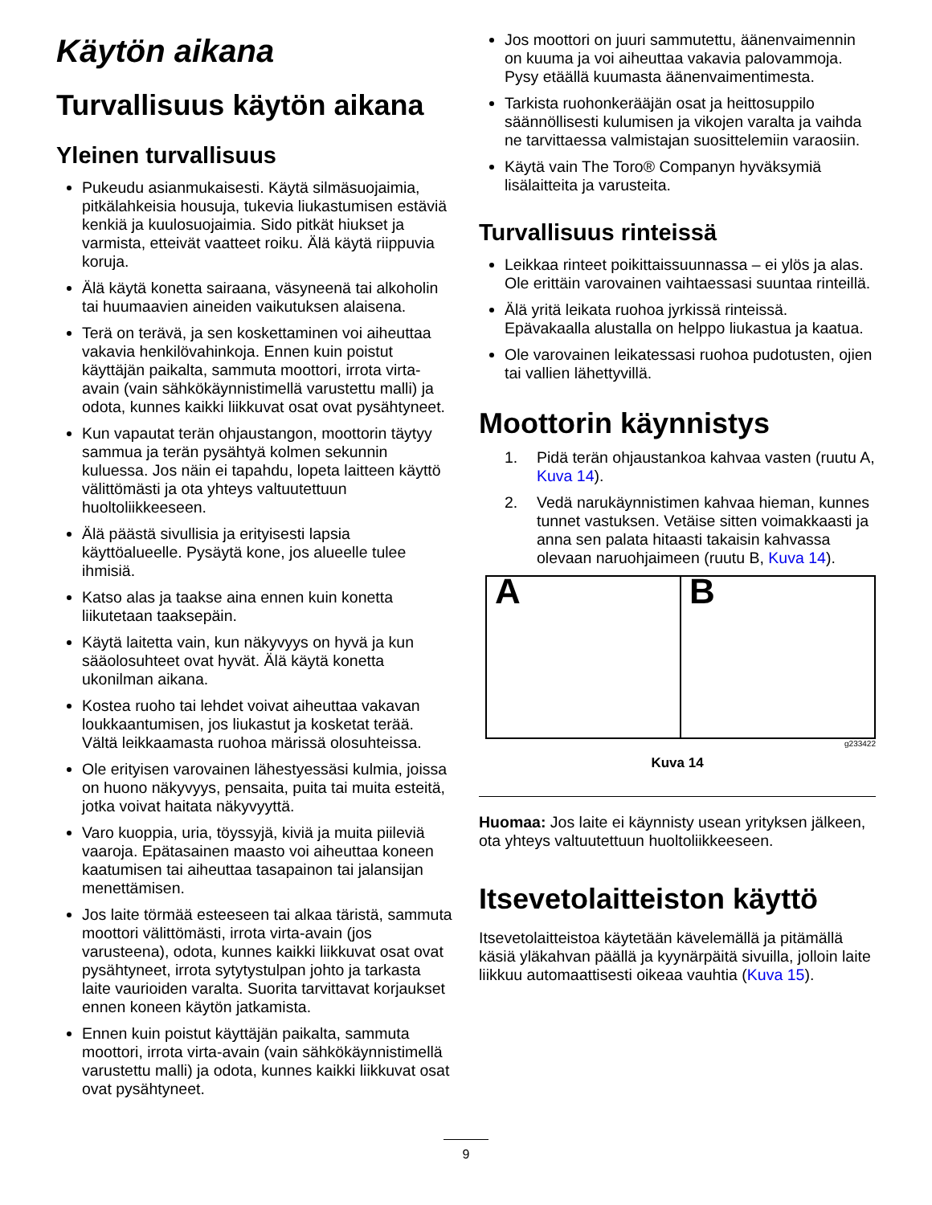Käytön aikana
Turvallisuus käytön aikana
Yleinen turvallisuus
Pukeudu asianmukaisesti. Käytä silmäsuojaimia, pitkälahkeisia housuja, tukevia liukastumisen estäviä kenkiä ja kuulosuojaimia. Sido pitkät hiukset ja varmista, etteivät vaatteet roiku. Älä käytä riippuvia koruja.
Älä käytä konetta sairaana, väsyneenä tai alkoholin tai huumaavien aineiden vaikutuksen alaisena.
Terä on terävä, ja sen koskettaminen voi aiheuttaa vakavia henkilövahinkoja. Ennen kuin poistut käyttäjän paikalta, sammuta moottori, irrota virta-avain (vain sähkökäynnistimellä varustettu malli) ja odota, kunnes kaikki liikkuvat osat ovat pysähtyneet.
Kun vapautat terän ohjaustangon, moottorin täytyy sammua ja terän pysähtyä kolmen sekunnin kuluessa. Jos näin ei tapahdu, lopeta laitteen käyttö välittömästi ja ota yhteys valtuutettuun huoltoliikkeeseen.
Älä päästä sivullisia ja erityisesti lapsia käyttöalueelle. Pysäytä kone, jos alueelle tulee ihmisiä.
Katso alas ja taakse aina ennen kuin konetta liikutetaan taaksepäin.
Käytä laitetta vain, kun näkyvyys on hyvä ja kun sääolosuhteet ovat hyvät. Älä käytä konetta ukonilman aikana.
Kostea ruoho tai lehdet voivat aiheuttaa vakavan loukkaantumisen, jos liukastut ja kosketat terää. Vältä leikkaamasta ruohoa märissä olosuhteissa.
Ole erityisen varovainen lähestyessäsi kulmia, joissa on huono näkyvyys, pensaita, puita tai muita esteitä, jotka voivat haitata näkyvyyttä.
Varo kuoppia, uria, töyssyjä, kiviä ja muita piileviä vaaroja. Epätasainen maasto voi aiheuttaa koneen kaatumisen tai aiheuttaa tasapainon tai jalansijan menettämisen.
Jos laite törmää esteeseen tai alkaa täristä, sammuta moottori välittömästi, irrota virta-avain (jos varusteena), odota, kunnes kaikki liikkuvat osat ovat pysähtyneet, irrota sytytystulpan johto ja tarkasta laite vaurioiden varalta. Suorita tarvittavat korjaukset ennen koneen käytön jatkamista.
Ennen kuin poistut käyttäjän paikalta, sammuta moottori, irrota virta-avain (vain sähkökäynnistimellä varustettu malli) ja odota, kunnes kaikki liikkuvat osat ovat pysähtyneet.
Jos moottori on juuri sammutettu, äänenvaimennin on kuuma ja voi aiheuttaa vakavia palovammoja. Pysy etäällä kuumasta äänenvaimentimesta.
Tarkista ruohonkerääjän osat ja heittosuppilo säännöllisesti kulumisen ja vikojen varalta ja vaihda ne tarvittaessa valmistajan suosittelemiin varaosiin.
Käytä vain The Toro® Companyn hyväksymiä lisälaitteita ja varusteita.
Turvallisuus rinteissä
Leikkaa rinteet poikittaissuunnassa – ei ylös ja alas. Ole erittäin varovainen vaihtaessasi suuntaa rinteillä.
Älä yritä leikata ruohoa jyrkissä rinteissä. Epävakaalla alustalla on helppo liukastua ja kaatua.
Ole varovainen leikatessasi ruohoa pudotusten, ojien tai vallien lähettyvillä.
Moottorin käynnistys
1. Pidä terän ohjaustankoa kahvaa vasten (ruutu A, Kuva 14).
2. Vedä narukäynnistimen kahvaa hieman, kunnes tunnet vastuksen. Vetäise sitten voimakkaasti ja anna sen palata hitaasti takaisin kahvassa olevaan naruohjaimeen (ruutu B, Kuva 14).
A B
g233422
Kuva 14
Huomaa: Jos laite ei käynnisty usean yrityksen jälkeen, ota yhteys valtuutettuun huoltoliikkeeseen.
Itsevetolaitteiston käyttö
Itsevetolaitteistoa käytetään kävelemällä ja pitämällä käsiä yläkahvan päällä ja kyynärpäitä sivuilla, jolloin laite liikkuu automaattisesti oikeaa vauhtia (Kuva 15).
9